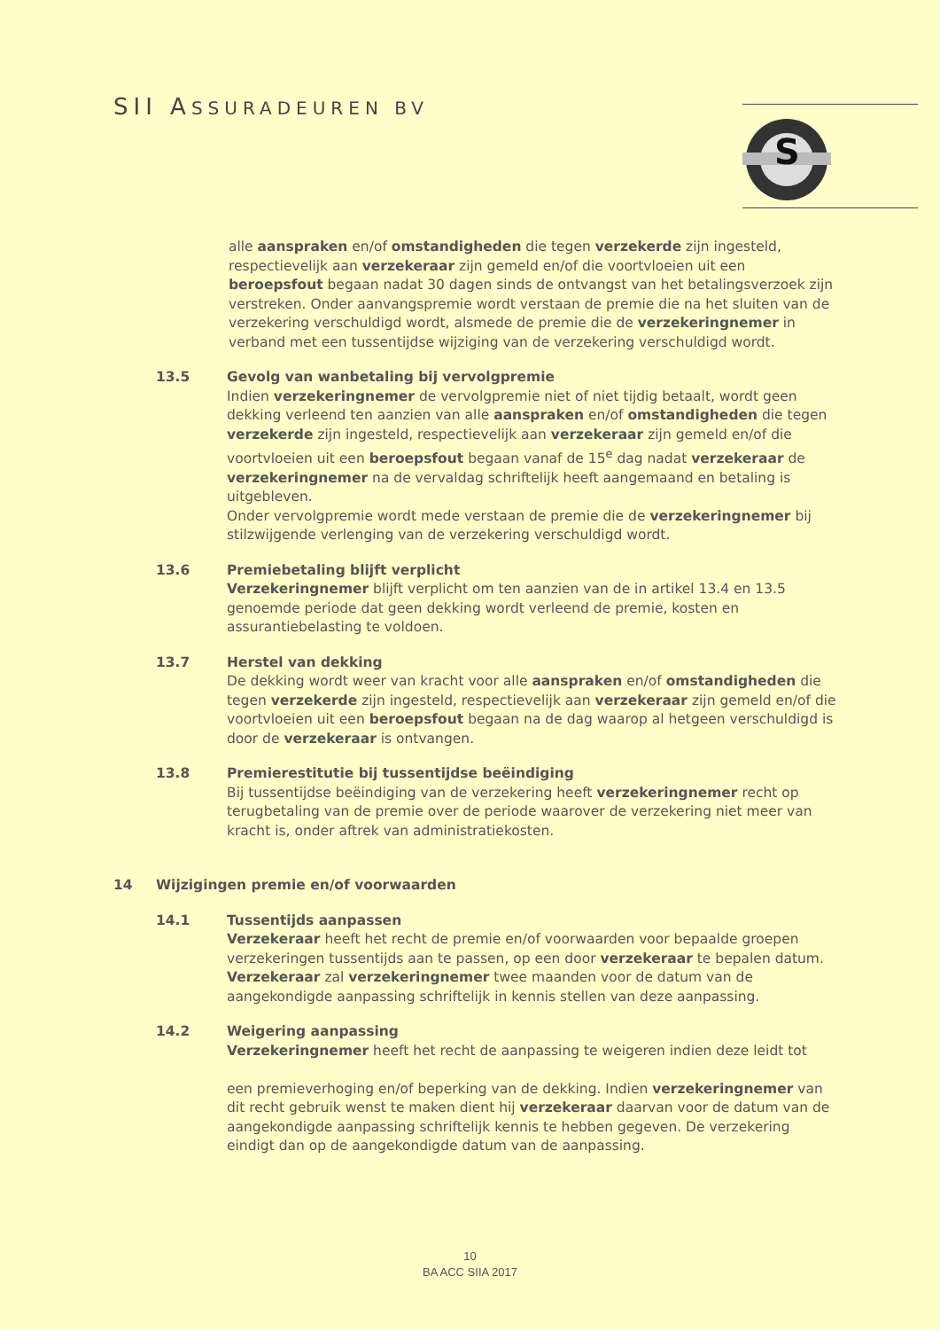SII ASSURADEUREN BV
S
alle aanspraken en/of omstandigheden die tegen verzekerde zijn ingesteld, respectievelijk aan verzekeraar zijn gemeld en/of die voortvloeien uit een beroepsfout begaan nadat 30 dagen sinds de ontvangst van het betalingsverzoek zijn verstreken. Onder aanvangspremie wordt verstaan de premie die na het sluiten van de verzekering verschuldigd wordt, alsmede de premie die de verzekeringnemer in verband met een tussentijdse wijziging van de verzekering verschuldigd wordt.
13.5 Gevolg van wanbetaling bij vervolgpremie
Indien verzekeringnemer de vervolgpremie niet of niet tijdig betaalt, wordt geen dekking verleend ten aanzien van alle aanspraken en/of omstandigheden die tegen verzekerde zijn ingesteld, respectievelijk aan verzekeraar zijn gemeld en/of die voortvloeien uit een beroepsfout begaan vanaf de 15<sup>e</sup> dag nadat verzekeraar de verzekeringnemer na de vervaldag schriftelijk heeft aangemaand en betaling is uitgebleven.
Onder vervolgpremie wordt mede verstaan de premie die de verzekeringnemer bij stilzwijgende verlenging van de verzekering verschuldigd wordt.
13.6 Premiebetaling blijft verplicht
Verzekeringnemer blijft verplicht om ten aanzien van de in artikel 13.4 en 13.5 genoemde periode dat geen dekking wordt verleend de premie, kosten en assurantiebelasting te voldoen.
13.7 Herstel van dekking
De dekking wordt weer van kracht voor alle aanspraken en/of omstandigheden die tegen verzekerde zijn ingesteld, respectievelijk aan verzekeraar zijn gemeld en/of die voortvloeien uit een beroepsfout begaan na de dag waarop al hetgeen verschuldigd is door de verzekeraar is ontvangen.
13.8 Premierestitutie bij tussentijdse beëindiging
Bij tussentijdse beëindiging van de verzekering heeft verzekeringnemer recht op terugbetaling van de premie over de periode waarover de verzekering niet meer van kracht is, onder aftrek van administratiekosten.
14 Wijzigingen premie en/of voorwaarden
14.1 Tussentijds aanpassen
Verzekeraar heeft het recht de premie en/of voorwaarden voor bepaalde groepen verzekeringen tussentijds aan te passen, op een door verzekeraar te bepalen datum. Verzekeraar zal verzekeringnemer twee maanden voor de datum van de aangekondigde aanpassing schriftelijk in kennis stellen van deze aanpassing.
14.2 Weigering aanpassing
Verzekeringnemer heeft het recht de aanpassing te weigeren indien deze leidt tot
een premieverhoging en/of beperking van de dekking. Indien verzekeringnemer van dit recht gebruik wenst te maken dient hij verzekeraar daarvan voor de datum van de aangekondigde aanpassing schriftelijk kennis te hebben gegeven. De verzekering eindigt dan op de aangekondigde datum van de aanpassing.
10
BA ACC SIIA 2017